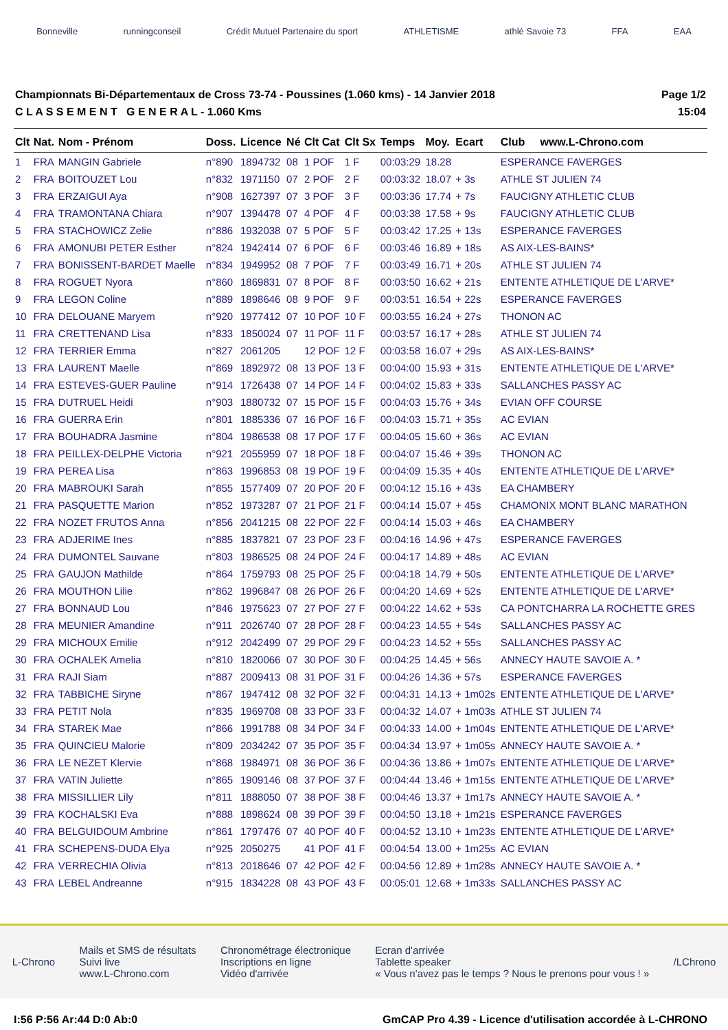Bonneville runningconseil Crédit Mutuel Partenaire du sport ATHLETISME athlé Savoie 73 FFA EAA
Championnats Bi-Départementaux de Cross 73-74 - Poussines (1.060 kms) - 14 Janvier 2018
C L A S S E M E N T G E N E R A L - 1.060 Kms
Page 1/2
15:04
| Clt | Nat. | Nom - Prénom | Doss. | Licence | Né | Clt Cat | Clt Sx | Temps | Moy. | Ecart | Club www.L-Chrono.com |
| --- | --- | --- | --- | --- | --- | --- | --- | --- | --- | --- | --- |
| 1 | FRA | MANGIN Gabriele | n°890 | 1894732 | 08 | 1 POF | 1 F | 00:03:29 | 18.28 | | ESPERANCE FAVERGES |
| 2 | FRA | BOITOUZET Lou | n°832 | 1971150 | 07 | 2 POF | 2 F | 00:03:32 | 18.07 | + 3s | ATHLE ST JULIEN 74 |
| 3 | FRA | ERZAIGUI Aya | n°908 | 1627397 | 07 | 3 POF | 3 F | 00:03:36 | 17.74 | + 7s | FAUCIGNY ATHLETIC CLUB |
| 4 | FRA | TRAMONTANA Chiara | n°907 | 1394478 | 07 | 4 POF | 4 F | 00:03:38 | 17.58 | + 9s | FAUCIGNY ATHLETIC CLUB |
| 5 | FRA | STACHOWICZ Zelie | n°886 | 1932038 | 07 | 5 POF | 5 F | 00:03:42 | 17.25 | + 13s | ESPERANCE FAVERGES |
| 6 | FRA | AMONUBI PETER Esther | n°824 | 1942414 | 07 | 6 POF | 6 F | 00:03:46 | 16.89 | + 18s | AS AIX-LES-BAINS* |
| 7 | FRA | BONISSENT-BARDET Maelle | n°834 | 1949952 | 08 | 7 POF | 7 F | 00:03:49 | 16.71 | + 20s | ATHLE ST JULIEN 74 |
| 8 | FRA | ROGUET Nyora | n°860 | 1869831 | 07 | 8 POF | 8 F | 00:03:50 | 16.62 | + 21s | ENTENTE ATHLETIQUE DE L'ARVE* |
| 9 | FRA | LEGON Coline | n°889 | 1898646 | 08 | 9 POF | 9 F | 00:03:51 | 16.54 | + 22s | ESPERANCE FAVERGES |
| 10 | FRA | DELOUANE Maryem | n°920 | 1977412 | 07 | 10 POF | 10 F | 00:03:55 | 16.24 | + 27s | THONON AC |
| 11 | FRA | CRETTENAND Lisa | n°833 | 1850024 | 07 | 11 POF | 11 F | 00:03:57 | 16.17 | + 28s | ATHLE ST JULIEN 74 |
| 12 | FRA | TERRIER Emma | n°827 | 2061205 | | 12 POF | 12 F | 00:03:58 | 16.07 | + 29s | AS AIX-LES-BAINS* |
| 13 | FRA | LAURENT Maelle | n°869 | 1892972 | 08 | 13 POF | 13 F | 00:04:00 | 15.93 | + 31s | ENTENTE ATHLETIQUE DE L'ARVE* |
| 14 | FRA | ESTEVES-GUER Pauline | n°914 | 1726438 | 07 | 14 POF | 14 F | 00:04:02 | 15.83 | + 33s | SALLANCHES PASSY AC |
| 15 | FRA | DUTRUEL Heidi | n°903 | 1880732 | 07 | 15 POF | 15 F | 00:04:03 | 15.76 | + 34s | EVIAN OFF COURSE |
| 16 | FRA | GUERRA Erin | n°801 | 1885336 | 07 | 16 POF | 16 F | 00:04:03 | 15.71 | + 35s | AC EVIAN |
| 17 | FRA | BOUHADRA Jasmine | n°804 | 1986538 | 08 | 17 POF | 17 F | 00:04:05 | 15.60 | + 36s | AC EVIAN |
| 18 | FRA | PEILLEX-DELPHE Victoria | n°921 | 2055959 | 07 | 18 POF | 18 F | 00:04:07 | 15.46 | + 39s | THONON AC |
| 19 | FRA | PEREA Lisa | n°863 | 1996853 | 08 | 19 POF | 19 F | 00:04:09 | 15.35 | + 40s | ENTENTE ATHLETIQUE DE L'ARVE* |
| 20 | FRA | MABROUKI Sarah | n°855 | 1577409 | 07 | 20 POF | 20 F | 00:04:12 | 15.16 | + 43s | EA CHAMBERY |
| 21 | FRA | PASQUETTE Marion | n°852 | 1973287 | 07 | 21 POF | 21 F | 00:04:14 | 15.07 | + 45s | CHAMONIX MONT BLANC MARATHON |
| 22 | FRA | NOZET FRUTOS Anna | n°856 | 2041215 | 08 | 22 POF | 22 F | 00:04:14 | 15.03 | + 46s | EA CHAMBERY |
| 23 | FRA | ADJERIME Ines | n°885 | 1837821 | 07 | 23 POF | 23 F | 00:04:16 | 14.96 | + 47s | ESPERANCE FAVERGES |
| 24 | FRA | DUMONTEL Sauvane | n°803 | 1986525 | 08 | 24 POF | 24 F | 00:04:17 | 14.89 | + 48s | AC EVIAN |
| 25 | FRA | GAUJON Mathilde | n°864 | 1759793 | 08 | 25 POF | 25 F | 00:04:18 | 14.79 | + 50s | ENTENTE ATHLETIQUE DE L'ARVE* |
| 26 | FRA | MOUTHON Lilie | n°862 | 1996847 | 08 | 26 POF | 26 F | 00:04:20 | 14.69 | + 52s | ENTENTE ATHLETIQUE DE L'ARVE* |
| 27 | FRA | BONNAUD Lou | n°846 | 1975623 | 07 | 27 POF | 27 F | 00:04:22 | 14.62 | + 53s | CA PONTCHARRA LA ROCHETTE GRES |
| 28 | FRA | MEUNIER Amandine | n°911 | 2026740 | 07 | 28 POF | 28 F | 00:04:23 | 14.55 | + 54s | SALLANCHES PASSY AC |
| 29 | FRA | MICHOUX Emilie | n°912 | 2042499 | 07 | 29 POF | 29 F | 00:04:23 | 14.52 | + 55s | SALLANCHES PASSY AC |
| 30 | FRA | OCHALEK Amelia | n°810 | 1820066 | 07 | 30 POF | 30 F | 00:04:25 | 14.45 | + 56s | ANNECY HAUTE SAVOIE A. * |
| 31 | FRA | RAJI Siam | n°887 | 2009413 | 08 | 31 POF | 31 F | 00:04:26 | 14.36 | + 57s | ESPERANCE FAVERGES |
| 32 | FRA | TABBICHE Siryne | n°867 | 1947412 | 08 | 32 POF | 32 F | 00:04:31 | 14.13 | + 1m02s | ENTENTE ATHLETIQUE DE L'ARVE* |
| 33 | FRA | PETIT Nola | n°835 | 1969708 | 08 | 33 POF | 33 F | 00:04:32 | 14.07 | + 1m03s | ATHLE ST JULIEN 74 |
| 34 | FRA | STAREK Mae | n°866 | 1991788 | 08 | 34 POF | 34 F | 00:04:33 | 14.00 | + 1m04s | ENTENTE ATHLETIQUE DE L'ARVE* |
| 35 | FRA | QUINCIEU Malorie | n°809 | 2034242 | 07 | 35 POF | 35 F | 00:04:34 | 13.97 | + 1m05s | ANNECY HAUTE SAVOIE A. * |
| 36 | FRA | LE NEZET Klervie | n°868 | 1984971 | 08 | 36 POF | 36 F | 00:04:36 | 13.86 | + 1m07s | ENTENTE ATHLETIQUE DE L'ARVE* |
| 37 | FRA | VATIN Juliette | n°865 | 1909146 | 08 | 37 POF | 37 F | 00:04:44 | 13.46 | + 1m15s | ENTENTE ATHLETIQUE DE L'ARVE* |
| 38 | FRA | MISSILLIER Lily | n°811 | 1888050 | 07 | 38 POF | 38 F | 00:04:46 | 13.37 | + 1m17s | ANNECY HAUTE SAVOIE A. * |
| 39 | FRA | KOCHALSKI Eva | n°888 | 1898624 | 08 | 39 POF | 39 F | 00:04:50 | 13.18 | + 1m21s | ESPERANCE FAVERGES |
| 40 | FRA | BELGUIDOUM Ambrine | n°861 | 1797476 | 07 | 40 POF | 40 F | 00:04:52 | 13.10 | + 1m23s | ENTENTE ATHLETIQUE DE L'ARVE* |
| 41 | FRA | SCHEPENS-DUDA Elya | n°925 | 2050275 | | 41 POF | 41 F | 00:04:54 | 13.00 | + 1m25s | AC EVIAN |
| 42 | FRA | VERRECHIA Olivia | n°813 | 2018646 | 07 | 42 POF | 42 F | 00:04:56 | 12.89 | + 1m28s | ANNECY HAUTE SAVOIE A. * |
| 43 | FRA | LEBEL Andreanne | n°915 | 1834228 | 08 | 43 POF | 43 F | 00:05:01 | 12.68 | + 1m33s | SALLANCHES PASSY AC |
L-Chrono
Mails et SMS de résultats
Suivi live
www.L-Chrono.com
Chronométrage électronique
Inscriptions en ligne
Vidéo d'arrivée
Ecran d'arrivée
Tablette speaker
« Vous n'avez pas le temps ? Nous le prenons pour vous ! »
/LChrono
I:56 P:56 Ar:44 D:0 Ab:0 GmCAP Pro 4.39 - Licence d'utilisation accordée à L-CHRONO